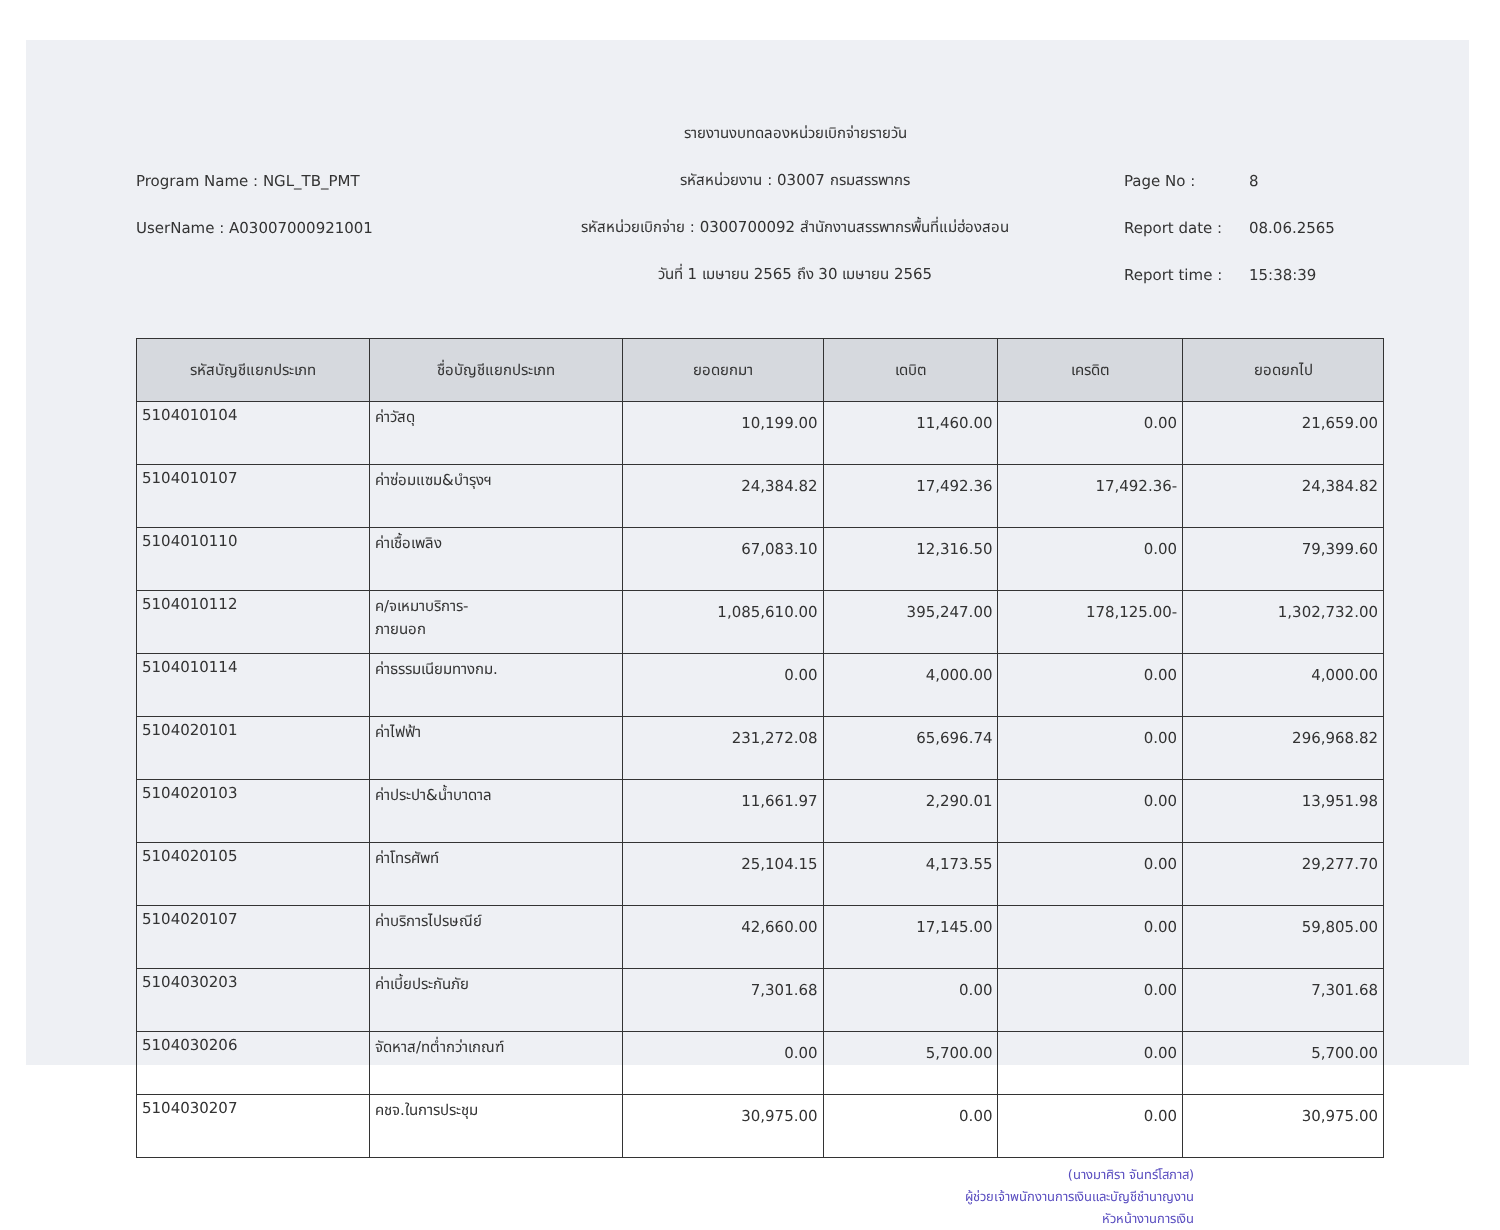Program Name : NGL_TB_PMT
UserName : A03007000921001
รายงานงบทดลองหน่วยเบิกจ่ายรายวัน
รหัสหน่วยงาน : 03007 กรมสรรพากร
รหัสหน่วยเบิกจ่าย : 0300700092 สำนักงานสรรพากรพื้นที่แม่ฮ่องสอน
วันที่ 1 เมษายน 2565 ถึง 30 เมษายน 2565
Page No : 8
Report date : 08.06.2565
Report time : 15:38:39
| รหัสบัญชีแยกประเภท | ชื่อบัญชีแยกประเภท | ยอดยกมา | เดบิต | เครดิต | ยอดยกไป |
| --- | --- | --- | --- | --- | --- |
| 5104010104 | ค่าวัสดุ | 10,199.00 | 11,460.00 | 0.00 | 21,659.00 |
| 5104010107 | ค่าซ่อมแซม&บำรุงฯ | 24,384.82 | 17,492.36 | 17,492.36- | 24,384.82 |
| 5104010110 | ค่าเชื้อเพลิง | 67,083.10 | 12,316.50 | 0.00 | 79,399.60 |
| 5104010112 | ค/จเหมาบริการ- ภายนอก | 1,085,610.00 | 395,247.00 | 178,125.00- | 1,302,732.00 |
| 5104010114 | ค่าธรรมเนียมทางกม. | 0.00 | 4,000.00 | 0.00 | 4,000.00 |
| 5104020101 | ค่าไฟฟ้า | 231,272.08 | 65,696.74 | 0.00 | 296,968.82 |
| 5104020103 | ค่าประปา&น้ำบาดาล | 11,661.97 | 2,290.01 | 0.00 | 13,951.98 |
| 5104020105 | ค่าโทรศัพท์ | 25,104.15 | 4,173.55 | 0.00 | 29,277.70 |
| 5104020107 | ค่าบริการไปรษณีย์ | 42,660.00 | 17,145.00 | 0.00 | 59,805.00 |
| 5104030203 | ค่าเบี้ยประกันภัย | 7,301.68 | 0.00 | 0.00 | 7,301.68 |
| 5104030206 | จัดหาส/ทต่ำกว่าเกณฑ์ | 0.00 | 5,700.00 | 0.00 | 5,700.00 |
| 5104030207 | คชจ.ในการประชุม | 30,975.00 | 0.00 | 0.00 | 30,975.00 |
(นางมาศิรา จันทร์โสภาส)
ผู้ช่วยเจ้าพนักงานการเงินและบัญชีชำนาญงาน
หัวหน้างานการเงิน